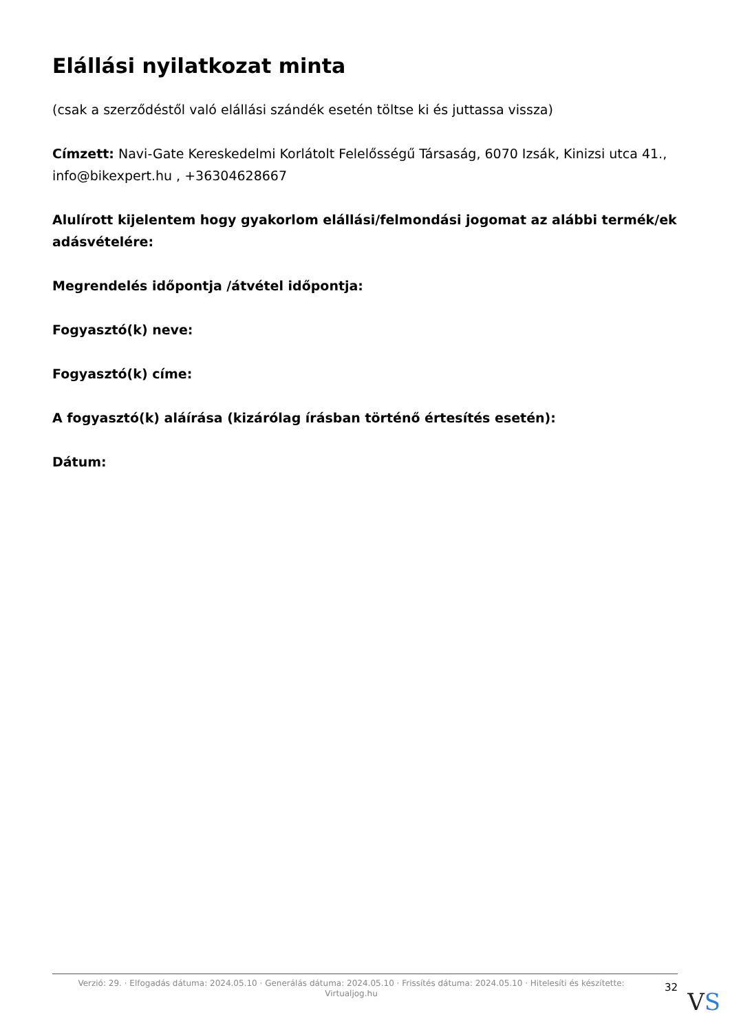Elállási nyilatkozat minta
(csak a szerződéstől való elállási szándék esetén töltse ki és juttassa vissza)
Címzett: Navi-Gate Kereskedelmi Korlátolt Felelősségű Társaság, 6070 Izsák, Kinizsi utca 41., info@bikexpert.hu , +36304628667
Alulírott kijelentem hogy gyakorlom elállási/felmondási jogomat az alábbi termék/ek adásvételére:
Megrendelés időpontja /átvétel időpontja:
Fogyasztó(k) neve:
Fogyasztó(k) címe:
A fogyasztó(k) aláírása (kizárólag írásban történő értesítés esetén):
Dátum:
Verzió: 29. · Elfogadás dátuma: 2024.05.10 · Generálás dátuma: 2024.05.10 · Frissítés dátuma: 2024.05.10 · Hitelesíti és készítette: Virtualjog.hu
32
VS